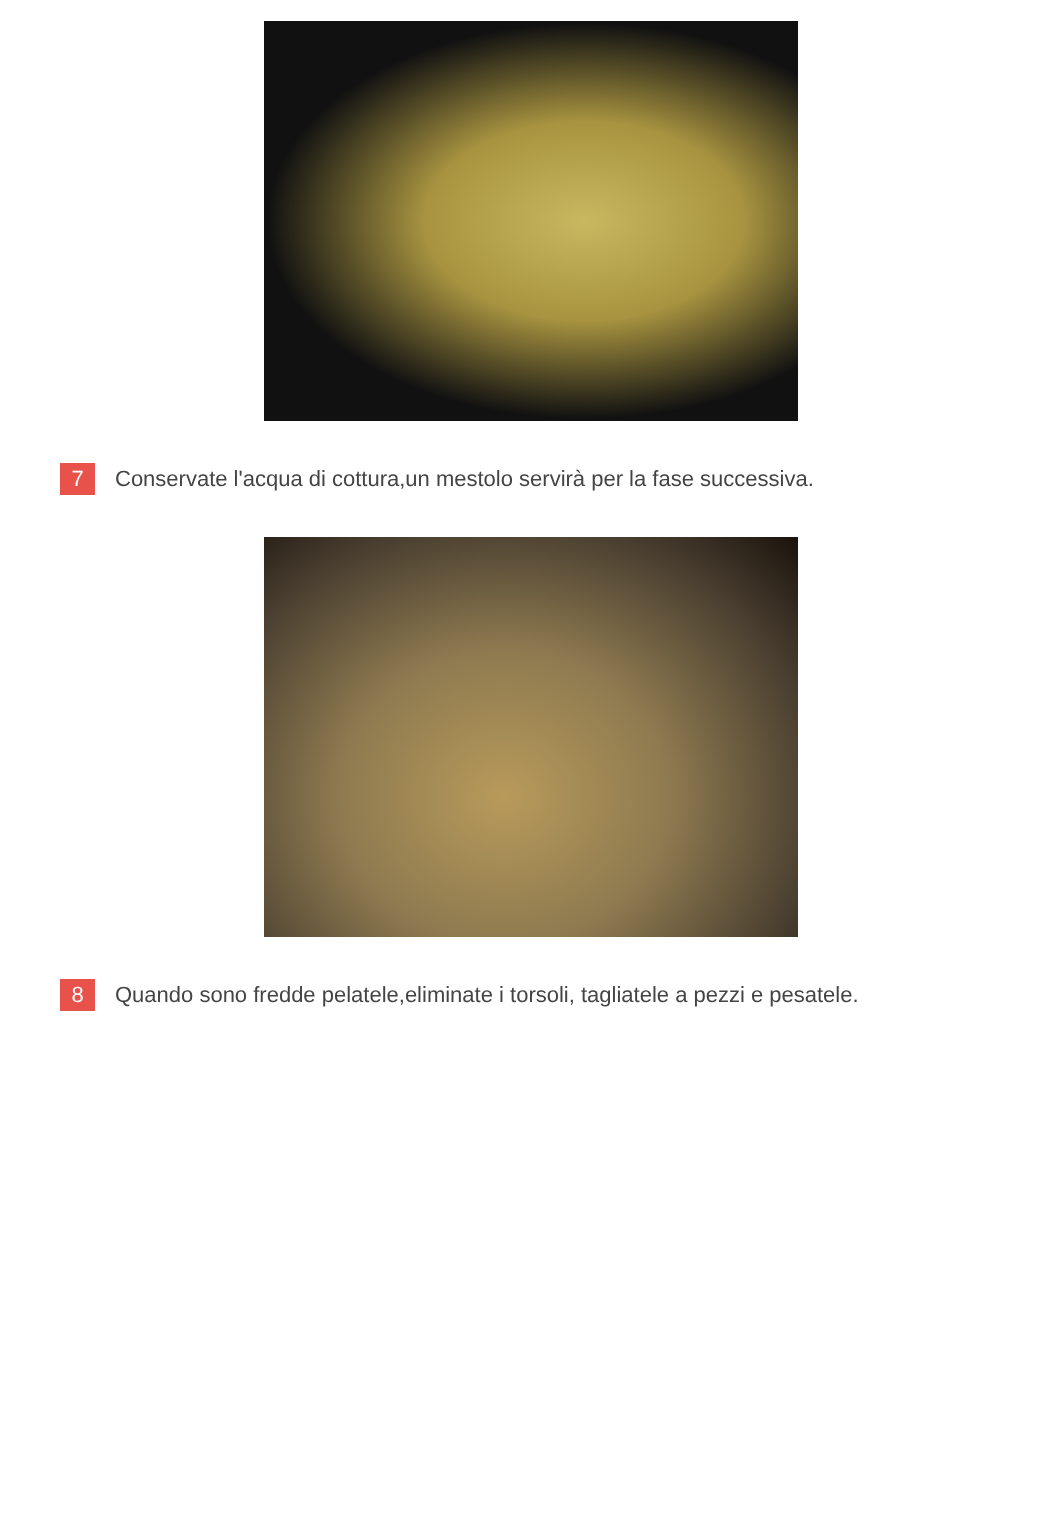7
Conservate l'acqua di cottura,un mestolo servirà per la fase successiva.
8
Quando sono fredde pelatele,eliminate i torsoli, tagliatele a pezzi e pesatele.